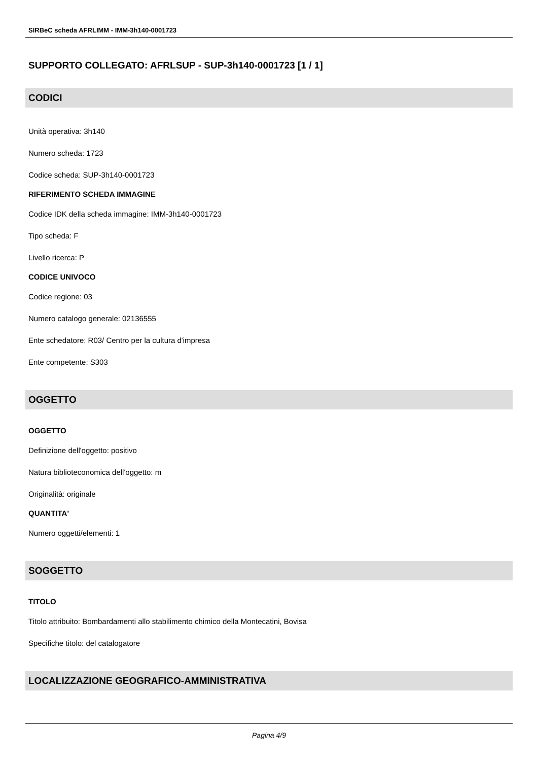SIRBeC scheda AFRLIMM - IMM-3h140-0001723
SUPPORTO COLLEGATO: AFRLSUP - SUP-3h140-0001723 [1 / 1]
CODICI
Unità operativa: 3h140
Numero scheda: 1723
Codice scheda: SUP-3h140-0001723
RIFERIMENTO SCHEDA IMMAGINE
Codice IDK della scheda immagine: IMM-3h140-0001723
Tipo scheda: F
Livello ricerca: P
CODICE UNIVOCO
Codice regione: 03
Numero catalogo generale: 02136555
Ente schedatore: R03/ Centro per la cultura d'impresa
Ente competente: S303
OGGETTO
OGGETTO
Definizione dell'oggetto: positivo
Natura biblioteconomica dell'oggetto: m
Originalità: originale
QUANTITA'
Numero oggetti/elementi: 1
SOGGETTO
TITOLO
Titolo attribuito: Bombardamenti allo stabilimento chimico della Montecatini, Bovisa
Specifiche titolo: del catalogatore
LOCALIZZAZIONE GEOGRAFICO-AMMINISTRATIVA
Pagina 4/9